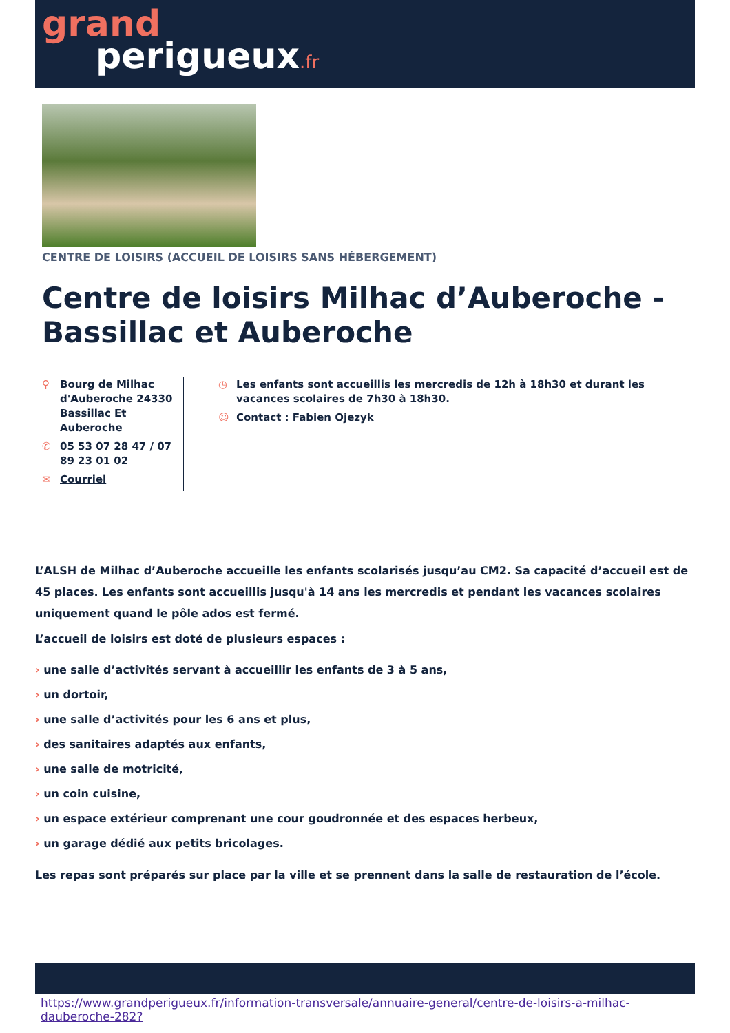grand
perigueux.fr
CENTRE DE LOISIRS (ACCUEIL DE LOISIRS SANS HÉBERGEMENT)
Centre de loisirs Milhac d’Auberoche - Bassillac et Auberoche
⚲ Bourg de Milhac d'Auberoche 24330 Bassillac Et Auberoche
✆ 05 53 07 28 47 / 07 89 23 01 02
✉ Courriel
◷ Les enfants sont accueillis les mercredis de 12h à 18h30 et durant les vacances scolaires de 7h30 à 18h30.
☺ Contact : Fabien Ojezyk
L’ALSH de Milhac d’Auberoche accueille les enfants scolarisés jusqu’au CM2. Sa capacité d’accueil est de 45 places. Les enfants sont accueillis jusqu'à 14 ans les mercredis et pendant les vacances scolaires uniquement quand le pôle ados est fermé.
L’accueil de loisirs est doté de plusieurs espaces :
› une salle d’activités servant à accueillir les enfants de 3 à 5 ans,
› un dortoir,
› une salle d’activités pour les 6 ans et plus,
› des sanitaires adaptés aux enfants,
› une salle de motricité,
› un coin cuisine,
› un espace extérieur comprenant une cour goudronnée et des espaces herbeux,
› un garage dédié aux petits bricolages.
Les repas sont préparés sur place par la ville et se prennent dans la salle de restauration de l’école.
https://www.grandperigueux.fr/information-transversale/annuaire-general/centre-de-loisirs-a-milhac-dauberoche-282?